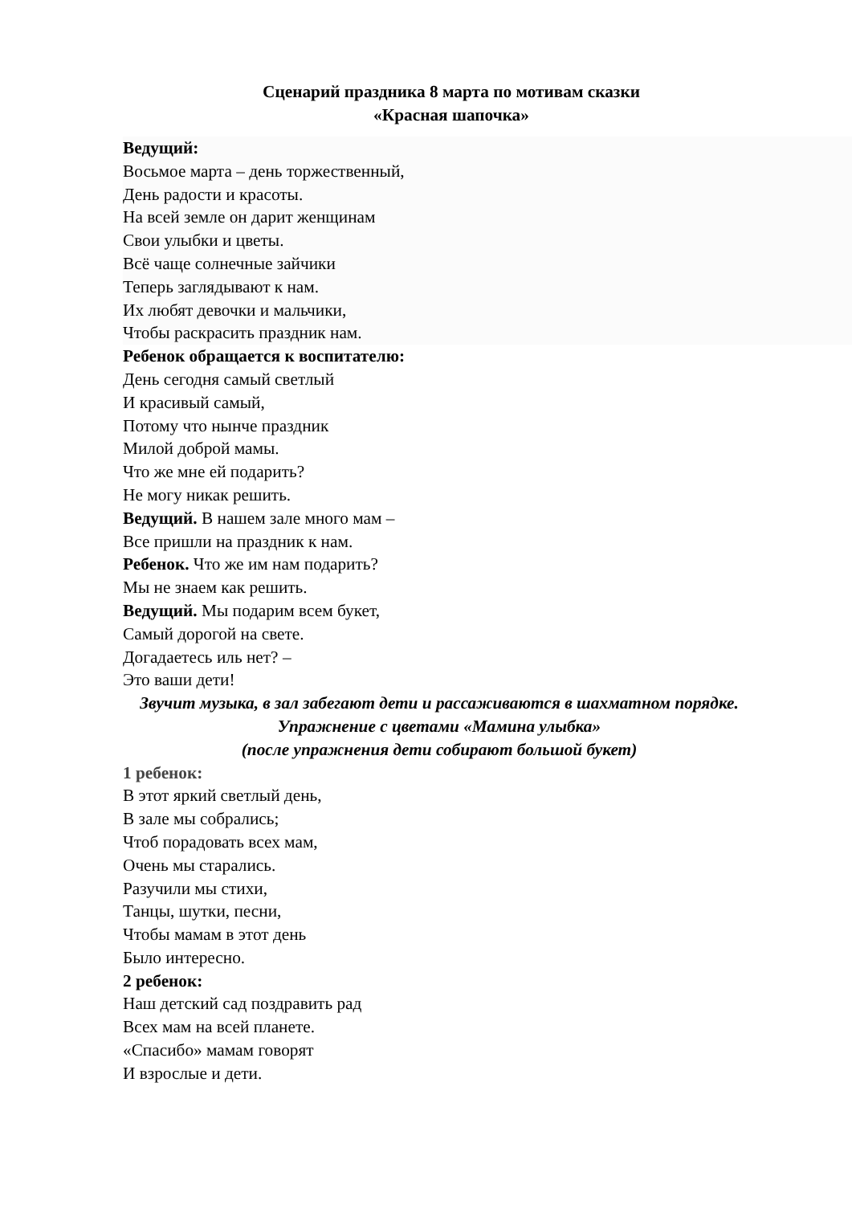Сценарий праздника 8 марта по мотивам сказки
«Красная шапочка»
Ведущий:
Восьмое марта – день торжественный,
День радости и красоты.
На всей земле он дарит женщинам
Свои улыбки и цветы.
Всё чаще солнечные зайчики
Теперь заглядывают к нам.
Их любят девочки и мальчики,
Чтобы раскрасить праздник нам.
Ребенок обращается к воспитателю:
День сегодня самый светлый
И красивый самый,
Потому что нынче праздник
Милой доброй мамы.
Что же мне ей подарить?
Не могу никак решить.
Ведущий. В нашем зале много мам –
Все пришли на праздник к нам.
Ребенок. Что же им нам подарить?
Мы не знаем как решить.
Ведущий. Мы подарим всем букет,
Самый дорогой на свете.
Догадаетесь иль нет? –
Это ваши дети!
Звучит музыка, в зал забегают дети и рассаживаются в шахматном порядке.
Упражнение с цветами «Мамина улыбка»
(после упражнения дети собирают большой букет)
1 ребенок:
В этот яркий светлый день,
В зале мы собрались;
Чтоб порадовать всех мам,
Очень мы старались.
Разучили мы стихи,
Танцы, шутки, песни,
Чтобы мамам в этот день
Было интересно.
2 ребенок:
Наш детский сад поздравить рад
Всех мам на всей планете.
«Спасибо» мамам говорят
И взрослые и дети.